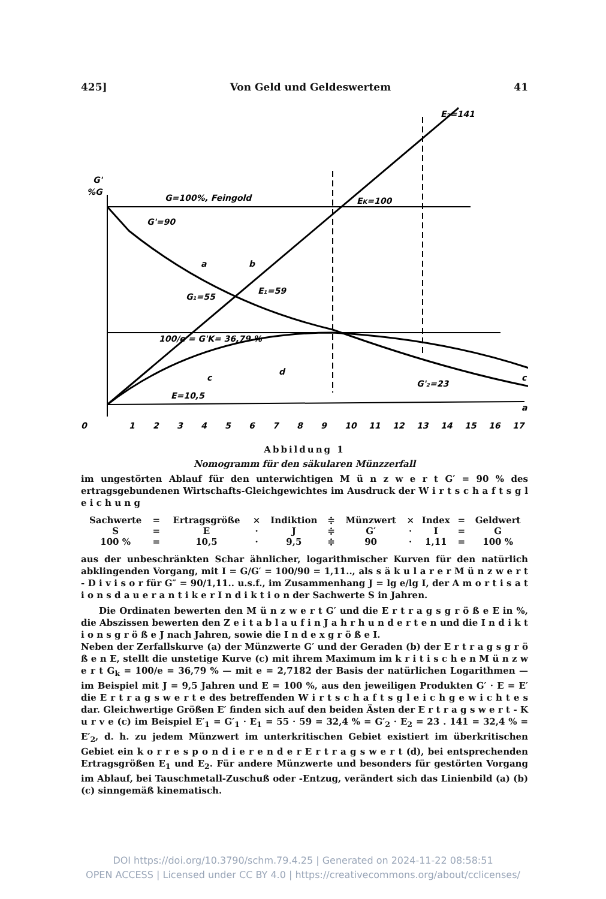425] Von Geld und Geldeswertem 41
G'
%G
G=100%, Feingold
G'=90
EK=100
E₂=141
E₁=59
G₁=55
100/e = G'K= 36,79 %
E=10,5
a
b
c
d
c
a
G'₂=23
0
1
2
3
4
5
6
7
8
9
10
11
12
13
14
15
16
17
Abbildung 1
Nomogramm für den säkularen Münzzerfall
im ungestörten Ablauf für den unterwichtigen M ü n z w e r t G′ = 90 % des ertragsgebundenen Wirtschafts-Gleichgewichtes im Ausdruck der W i r t s c h a f t s g l e i c h u n g
| Sachwerte | = | Ertragsgröße | × | Indiktion | ≑ | Münzwert | × | Index | = | Geldwert |
| S | = | E | · | J | ≑ | G′ | · | I | = | G |
| 100 % | = | 10,5 | · | 9,5 | ≑ | 90 | · | 1,11 | = | 100 % |
aus der unbeschränkten Schar ähnlicher, logarithmischer Kurven für den natürlich abklingenden Vorgang, mit I = G/G′ = 100/90 = 1,11.., als s ä k u l a r e r M ü n z w e r t - D i v i s o r für G″ = 90/1,11.. u.s.f., im Zusammenhang J = lg e/lg I, der A m o r t i s a t i o n s d a u e r a n t i k e r I n d i k t i o n der Sachwerte S in Jahren.
Die Ordinaten bewerten den M ü n z w e r t G′ und die E r t r a g s g r ö ß e E in %, die Abszissen bewerten den Z e i t a b l a u f i n J a h r h u n d e r t e n und die I n d i k t i o n s g r ö ß e J nach Jahren, sowie die I n d e x g r ö ß e I.
Neben der Zerfallskurve (a) der Münzwerte G′ und der Geraden (b) der E r t r a g s g r ö ß e n E, stellt die unstetige Kurve (c) mit ihrem Maximum im k r i t i s c h e n M ü n z w e r t G<sub>k</sub> = 100/e = 36,79 % — mit e = 2,7182 der Basis der natürlichen Logarithmen — im Beispiel mit J = 9,5 Jahren und E = 100 %, aus den jeweiligen Produkten G′ · E = E′ die E r t r a g s w e r t e des betreffenden W i r t s c h a f t s g l e i c h g e w i c h t e s dar. Gleichwertige Größen E′ finden sich auf den beiden Ästen der E r t r a g s w e r t - K u r v e (c) im Beispiel E′<sub>1</sub> = G′<sub>1</sub> · E<sub>1</sub> = 55 · 59 = 32,4 % = G′<sub>2</sub> · E<sub>2</sub> = 23 . 141 = 32,4 % = E′<sub>2</sub>, d. h. zu jedem Münzwert im unterkritischen Gebiet existiert im überkritischen Gebiet ein k o r r e s p o n d i e r e n d e r E r t r a g s w e r t (d), bei entsprechenden Ertragsgrößen E<sub>1</sub> und E<sub>2</sub>. Für andere Münzwerte und besonders für gestörten Vorgang im Ablauf, bei Tauschmetall-Zuschuß oder -Entzug, verändert sich das Linienbild (a) (b) (c) sinngemäß kinematisch.
DOI https://doi.org/10.3790/schm.79.4.25 | Generated on 2024-11-22 08:58:51
OPEN ACCESS | Licensed under CC BY 4.0 | https://creativecommons.org/about/cclicenses/